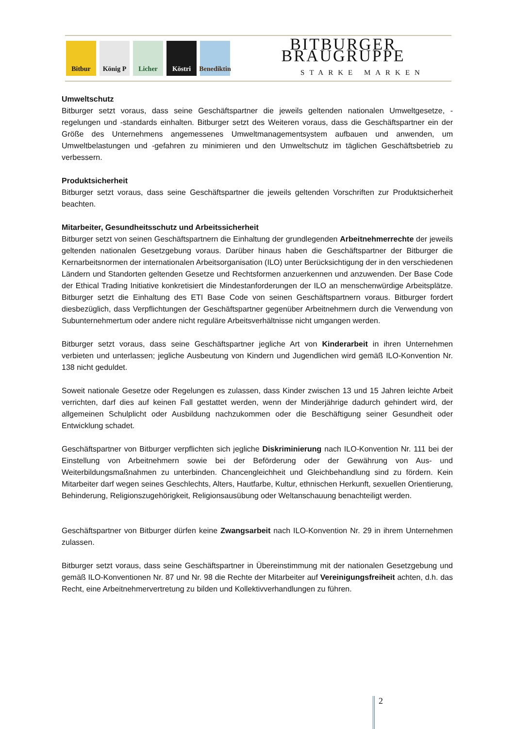Bitbur König P Licher Köstri Benediktin
BITBURGER BRAUGRUPPE
STARKE MARKEN
Umweltschutz
Bitburger setzt voraus, dass seine Geschäftspartner die jeweils geltenden nationalen Umweltgesetze, -regelungen und -standards einhalten. Bitburger setzt des Weiteren voraus, dass die Geschäftspartner ein der Größe des Unternehmens angemessenes Umweltmanagementsystem aufbauen und anwenden, um Umweltbelastungen und -gefahren zu minimieren und den Umweltschutz im täglichen Geschäftsbetrieb zu verbessern.
Produktsicherheit
Bitburger setzt voraus, dass seine Geschäftspartner die jeweils geltenden Vorschriften zur Produktsicherheit beachten.
Mitarbeiter, Gesundheitsschutz und Arbeitssicherheit
Bitburger setzt von seinen Geschäftspartnern die Einhaltung der grundlegenden Arbeitnehmerrechte der jeweils geltenden nationalen Gesetzgebung voraus. Darüber hinaus haben die Geschäftspartner der Bitburger die Kernarbeitsnormen der internationalen Arbeitsorganisation (ILO) unter Berücksichtigung der in den verschiedenen Ländern und Standorten geltenden Gesetze und Rechtsformen anzuerkennen und anzuwenden. Der Base Code der Ethical Trading Initiative konkretisiert die Mindestanforderungen der ILO an menschenwürdige Arbeitsplätze. Bitburger setzt die Einhaltung des ETI Base Code von seinen Geschäftspartnern voraus. Bitburger fordert diesbezüglich, dass Verpflichtungen der Geschäftspartner gegenüber Arbeitnehmern durch die Verwendung von Subunternehmertum oder andere nicht reguläre Arbeitsverhältnisse nicht umgangen werden.
Bitburger setzt voraus, dass seine Geschäftspartner jegliche Art von Kinderarbeit in ihren Unternehmen verbieten und unterlassen; jegliche Ausbeutung von Kindern und Jugendlichen wird gemäß ILO-Konvention Nr. 138 nicht geduldet.
Soweit nationale Gesetze oder Regelungen es zulassen, dass Kinder zwischen 13 und 15 Jahren leichte Arbeit verrichten, darf dies auf keinen Fall gestattet werden, wenn der Minderjährige dadurch gehindert wird, der allgemeinen Schulplicht oder Ausbildung nachzukommen oder die Beschäftigung seiner Gesundheit oder Entwicklung schadet.
Geschäftspartner von Bitburger verpflichten sich jegliche Diskriminierung nach ILO-Konvention Nr. 111 bei der Einstellung von Arbeitnehmern sowie bei der Beförderung oder der Gewährung von Aus- und Weiterbildungsmaßnahmen zu unterbinden. Chancengleichheit und Gleichbehandlung sind zu fördern. Kein Mitarbeiter darf wegen seines Geschlechts, Alters, Hautfarbe, Kultur, ethnischen Herkunft, sexuellen Orientierung, Behinderung, Religionszugehörigkeit, Religionsausübung oder Weltanschauung benachteiligt werden.
Geschäftspartner von Bitburger dürfen keine Zwangsarbeit nach ILO-Konvention Nr. 29 in ihrem Unternehmen zulassen.
Bitburger setzt voraus, dass seine Geschäftspartner in Übereinstimmung mit der nationalen Gesetzgebung und gemäß ILO-Konventionen Nr. 87 und Nr. 98 die Rechte der Mitarbeiter auf Vereinigungsfreiheit achten, d.h. das Recht, eine Arbeitnehmervertretung zu bilden und Kollektivverhandlungen zu führen.
2